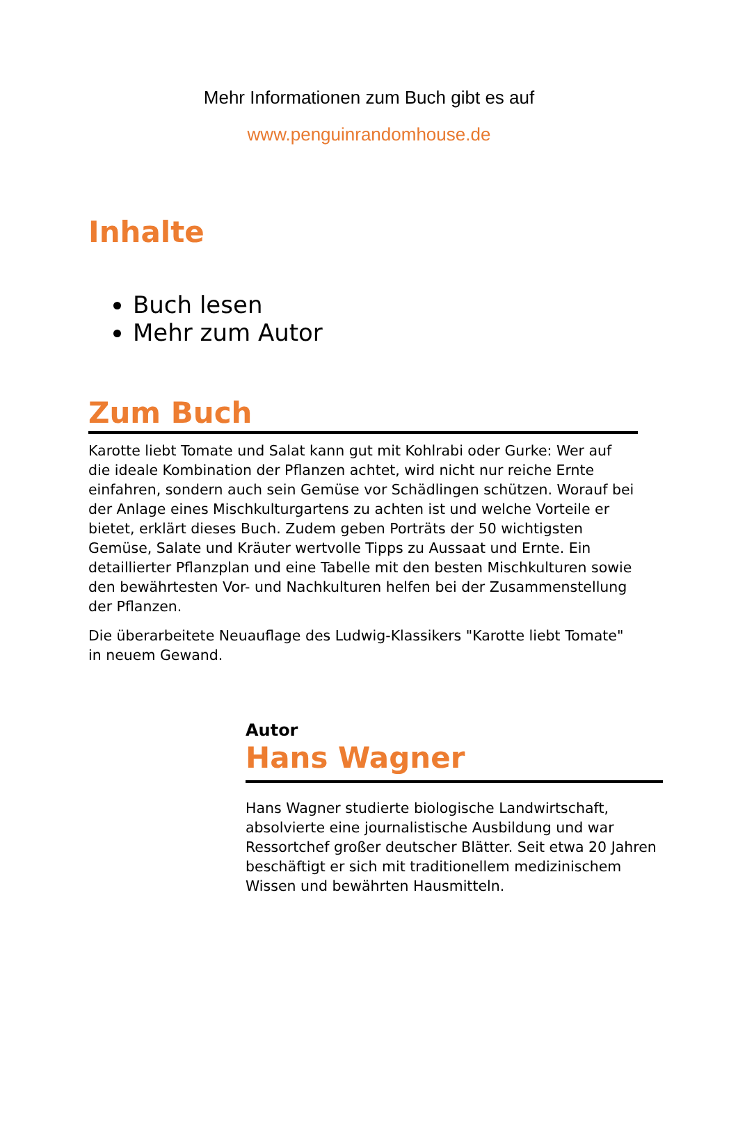Mehr Informationen zum Buch gibt es auf
www.penguinrandomhouse.de
Inhalte
Buch lesen
Mehr zum Autor
Zum Buch
Karotte liebt Tomate und Salat kann gut mit Kohlrabi oder Gurke: Wer auf die ideale Kombination der Pflanzen achtet, wird nicht nur reiche Ernte einfahren, sondern auch sein Gemüse vor Schädlingen schützen. Worauf bei der Anlage eines Mischkulturgartens zu achten ist und welche Vorteile er bietet, erklärt dieses Buch. Zudem geben Porträts der 50 wichtigsten Gemüse, Salate und Kräuter wertvolle Tipps zu Aussaat und Ernte. Ein detaillierter Pflanzplan und eine Tabelle mit den besten Mischkulturen sowie den bewährtesten Vor- und Nachkulturen helfen bei der Zusammenstellung der Pflanzen.
Die überarbeitete Neuauflage des Ludwig-Klassikers "Karotte liebt Tomate" in neuem Gewand.
Autor
Hans Wagner
Hans Wagner studierte biologische Landwirtschaft, absolvierte eine journalistische Ausbildung und war Ressortchef großer deutscher Blätter. Seit etwa 20 Jahren beschäftigt er sich mit traditionellem medizinischem Wissen und bewährten Hausmitteln.